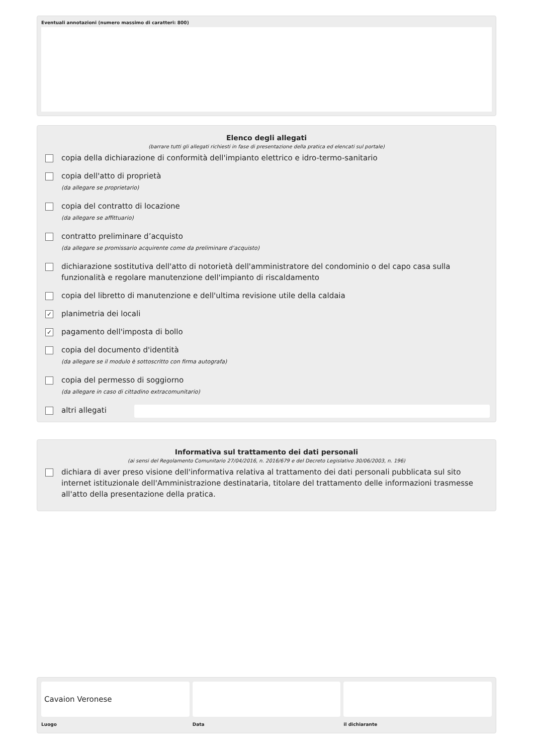Eventuali annotazioni (numero massimo di caratteri: 800)
Elenco degli allegati
(barrare tutti gli allegati richiesti in fase di presentazione della pratica ed elencati sul portale)
copia della dichiarazione di conformità dell'impianto elettrico e idro-termo-sanitario
copia dell'atto di proprietà
(da allegare se proprietario)
copia del contratto di locazione
(da allegare se affittuario)
contratto preliminare d’acquisto
(da allegare se promissario acquirente come da preliminare d’acquisto)
dichiarazione sostitutiva dell'atto di notorietà dell'amministratore del condominio o del capo casa sulla funzionalità e regolare manutenzione dell'impianto di riscaldamento
copia del libretto di manutenzione e dell'ultima revisione utile della caldaia
✓
planimetria dei locali
✓
pagamento dell'imposta di bollo
copia del documento d'identità
(da allegare se il modulo è sottoscritto con firma autografa)
copia del permesso di soggiorno
(da allegare in caso di cittadino extracomunitario)
altri allegati
Informativa sul trattamento dei dati personali
(ai sensi del Regolamento Comunitario 27/04/2016, n. 2016/679 e del Decreto Legislativo 30/06/2003, n. 196)
dichiara di aver preso visione dell'informativa relativa al trattamento dei dati personali pubblicata sul sito internet istituzionale dell'Amministrazione destinataria, titolare del trattamento delle informazioni trasmesse all'atto della presentazione della pratica.
Cavaion Veronese
Luogo Data il dichiarante